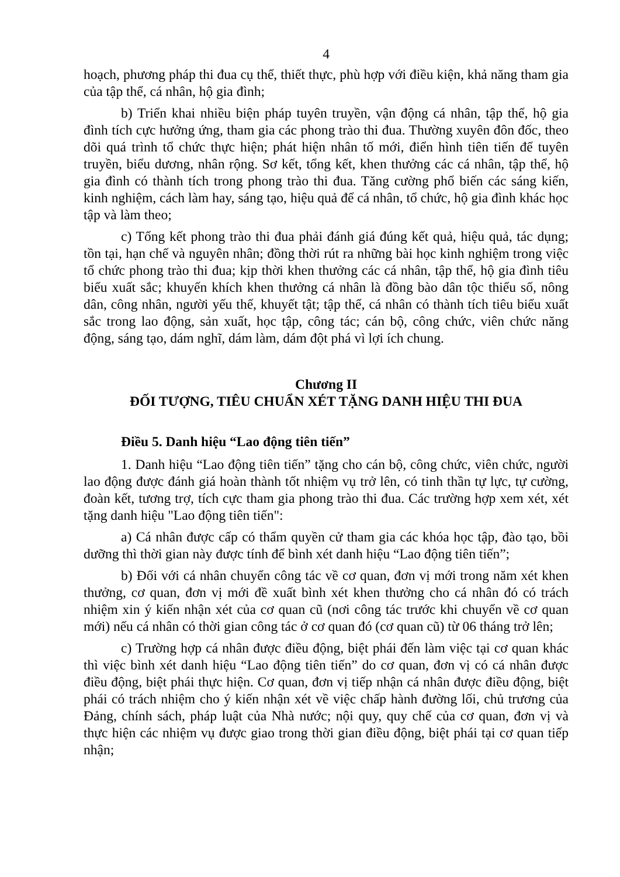4
hoạch, phương pháp thi đua cụ thể, thiết thực, phù hợp với điều kiện, khả năng tham gia của tập thể, cá nhân, hộ gia đình;
b) Triển khai nhiều biện pháp tuyên truyền, vận động cá nhân, tập thể, hộ gia đình tích cực hưởng ứng, tham gia các phong trào thi đua. Thường xuyên đôn đốc, theo dõi quá trình tổ chức thực hiện; phát hiện nhân tố mới, điển hình tiên tiến để tuyên truyền, biểu dương, nhân rộng. Sơ kết, tổng kết, khen thưởng các cá nhân, tập thể, hộ gia đình có thành tích trong phong trào thi đua. Tăng cường phổ biến các sáng kiến, kinh nghiệm, cách làm hay, sáng tạo, hiệu quả để cá nhân, tổ chức, hộ gia đình khác học tập và làm theo;
c) Tổng kết phong trào thi đua phải đánh giá đúng kết quả, hiệu quả, tác dụng; tồn tại, hạn chế và nguyên nhân; đồng thời rút ra những bài học kinh nghiệm trong việc tổ chức phong trào thi đua; kịp thời khen thưởng các cá nhân, tập thể, hộ gia đình tiêu biểu xuất sắc; khuyến khích khen thưởng cá nhân là đồng bào dân tộc thiểu số, nông dân, công nhân, người yếu thế, khuyết tật; tập thể, cá nhân có thành tích tiêu biểu xuất sắc trong lao động, sản xuất, học tập, công tác; cán bộ, công chức, viên chức năng động, sáng tạo, dám nghĩ, dám làm, dám đột phá vì lợi ích chung.
Chương II
ĐỐI TƯỢNG, TIÊU CHUẨN XÉT TẶNG DANH HIỆU THI ĐUA
Điều 5. Danh hiệu “Lao động tiên tiến”
1. Danh hiệu “Lao động tiên tiến” tặng cho cán bộ, công chức, viên chức, người lao động được đánh giá hoàn thành tốt nhiệm vụ trở lên, có tinh thần tự lực, tự cường, đoàn kết, tương trợ, tích cực tham gia phong trào thi đua. Các trường hợp xem xét, xét tặng danh hiệu "Lao động tiên tiến":
a) Cá nhân được cấp có thẩm quyền cử tham gia các khóa học tập, đào tạo, bồi dưỡng thì thời gian này được tính để bình xét danh hiệu “Lao động tiên tiến”;
b) Đối với cá nhân chuyển công tác về cơ quan, đơn vị mới trong năm xét khen thưởng, cơ quan, đơn vị mới đề xuất bình xét khen thưởng cho cá nhân đó có trách nhiệm xin ý kiến nhận xét của cơ quan cũ (nơi công tác trước khi chuyển về cơ quan mới) nếu cá nhân có thời gian công tác ở cơ quan đó (cơ quan cũ) từ 06 tháng trở lên;
c) Trường hợp cá nhân được điều động, biệt phái đến làm việc tại cơ quan khác thì việc bình xét danh hiệu “Lao động tiên tiến” do cơ quan, đơn vị có cá nhân được điều động, biệt phái thực hiện. Cơ quan, đơn vị tiếp nhận cá nhân được điều động, biệt phái có trách nhiệm cho ý kiến nhận xét về việc chấp hành đường lối, chủ trương của Đảng, chính sách, pháp luật của Nhà nước; nội quy, quy chế của cơ quan, đơn vị và thực hiện các nhiệm vụ được giao trong thời gian điều động, biệt phái tại cơ quan tiếp nhận;